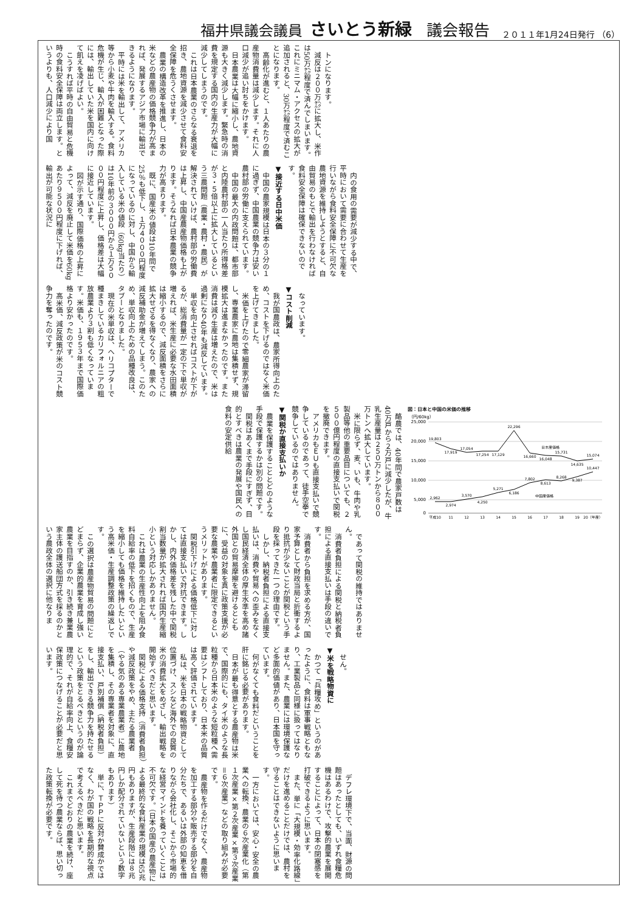福井県議会議員 さいとう新緑 議会報告 ２０１１年1月24日発行 （6）
トンになります。
減反は２００万㌶に拡大し、米作は50万㌶程度で済んでしまいます。これにミニマム・アクセスの拡大が追加されると、30万㌶程度で済むことになります。
高齢化が進むと、１人あたりの農産物消費量は減少します。それに人口減少が追い討ちをかけます。
日本農業は大幅に縮小し、農地資源も大きく減少します。緊急時の消費を規定する国内の生産力が大幅に減少してしまうのです。
これは日本農業のさらなる衰退を招き、農地資源を減少させて食料安全保障を危うくさせます。
農業の構造改革を推進し、日本の米などの農産物の価格競争力が高まれば、発展するアジア市場に輸出できるようになります。
平時には米を輸出して、アメリカ等から小麦や牛肉を輸入する。食料危機が生じ、輸入が困難となった際には、輸出していた米を国内に向けて飢えを凌げばよい。
こうすれば平時の自由貿易と危機時の食料安全保障は両立します。というよりも、人口減少により国
内の食用の需要が減少する中で、平時において需要に合わせて生産を行いながら食料安全保障に不可欠な農地資源を維持しようとすると、自由貿易のもとで輸出を行わなければ食料安全保障は確保できないのです。
▼接近する日中米価
中国の農家規模は日本の３分の１に過ぎず、中国農業の競争力は安い農村部の労働に支えられています。
中国の最大の内政問題は、都市部と内陸農村部の一人当たり所得格差が３・５倍以上に拡大しているという三農問題（農業・農村・農民）が解決されていけば、農村部の労働費は上昇し、中国産農産物価格も上がります。そうなれば日本農業の競争力が高まります。
既に、国産米の値段は10年間で25％も低下し、１万４０００円程度になっているのに対し、中国から輸入している米の値段（60kg当たり）は10年前の３０００円から１万５０００円程度に上昇し、価格差は大幅に接近しています。
図が示す通り、国際価格の上昇によって、減反を廃止して米価を60kgあたり９５００円程度に下げれば、輸出が可能な状況に
なっています。
▼コスト削減
我が国農政は、農家所得向上のため、コストを下げるのではなく米価を上げてきました。
米価を上げたので零細農家が滞留し、専業農家に農地は集積せず、規模拡大は進まなかったのです。また消費は減り生産は増えたので、米は過剰になり40年も減反しています。
単収を向上させればコストが下がるが、総消費量が一定の下で単収が増えれば、米生産に必要な水田面積は縮小するので、減反面積をさらに拡大せざるを得なくなり、農家への減反補助金が増えてしまう。このため、単収向上のための品種改良は、タブーとなりました。
現在の米単収は、ヘリコプターで種まきしているカリフォルニアの粗放農業より３割も低くなっています。米価も、１９５３年まで国際価格より安かったのです。
高米価、減反政策が米のコスト競争力を奪ったのです。
図：日本と中国の米価の推移
（円/60kg）
25,000
20,000
15,000
10,000
5,000
0
19,803
17,919
17,054
17,254
17,129
22,296
16,660
16,048
15,731
14,635
15,074
2,962
2,974
3,570
4,250
5,271
6,186
7,802
8,613
8,268
9,387
10,447
日本産価格
中国産価格
平成10
11
12
13
14
15
16
17
18
19
20（年産）
酪農では、40年間で農家戸数は40万戸から２万戸に減少したが、牛乳生産量は２５０万トンから８００万トンへ拡大しています。
米に限らず、麦、いも、牛肉や乳製品等他の重要品目についても、２５００億円程度の直接支払いで関税を撤廃できます。
アメリカもＥＵも直接支払いで競争しているのであって、徒手空拳で競争しているのではありません。
▼関税か直接支払いか
農業を保護することとどのような手段で保護するかは別の問題です。
関税はあくまで手段にすぎず、目的とすべきは農業の発展や国民への食料の安定供給
であって関税の維持ではありません。
消費者負担による関税と納税者負担による直接支払いは手段の違いです。
消費者から負担を求める方が、国家予算として財政当局と折衝するより抵抗が少ないことが関税という手段を採ってきた一つの理由です。
しかし、納税者負担による直接支払いは、消費や貿易への歪みをなくし国民経済全体の厚生水準を高め諸外国との貿易摩擦を避けるとともに、受益の対象を真に政策支援が必要な農業や農業者に限定できるというメリットがあります。
関税引下げによる価格低下に対しては直接支払いで対抗できます。しかし、内外価格差を残した中で関税割当数量が拡大されれば国内生産縮小という対応しかありません。
これは農業の生産性向上を阻み食料自給率の低下を招くもので、生産を縮小しても価格を維持したいという高米価・生産調整政策の繰返しです。
この選択は農産物貿易の問題にとどまらず、企業的農業を育成し強い農業を目指すのか、引き続き兼業農家主体の護送船団方式を採るのかという農政全体の選択に他なりま
せん。
▼米を戦略物資に
かつて「兵糧攻め」というのがあったように、食料は軍事戦略ともなり、工業製品と同様に扱ってはなりません。また、農業には環境保護など多面的価値があり、日本国を守っています。
何がなくても食料だということを肝に銘じる必要があります。
日本が最も得意とする農産物は米で、国際的にも、タイ米のような長粒種から日本米のような短粒種へ需要はシフトしており、日本米の品質は高く評価されています。
私は、米を日本の戦略物資として位置づけ、スシなど海外での良質の米の消費拡大をめざし、輸出戦略を開始すべきだと思います。
関税による価格支持（消費者負担）や減反政策をやめ、主たる農業者（やる気のある専業農業者）に農地を集積し、その専業者を対象に、直接支払い、戸別補償（納税者負担）をし、輸出できる競争力を持たせるという政策をとるべきというのが論理的で、それが自給率向上、食糧安保政策につなげることが必要だと思います。
デフレ環境下で、当面、財源の問題はあったとしても、いずれ食糧危機はあるわけで、攻撃的農業を展開することによって、日本の閉塞感を打破できるように思います。
また、単に「大規模・効率化路線」だけを進めることだけでは、農村を守ることはできないように思います。
一方においては、安心・安全の農業への転換、農業の６次産業化（第１次産業×第２次産業×第３次産業＝６次産業）などの取り組みが必要です。
農産物を作るだけでなく、農産物を加工する部分や販売する部分を自分たちで、あるいは外部の知恵を借りながら会社化し、そこから市場的な経営マインドを養っていくことは不可欠です。（日本の国産の農産物による最終的な食料産業の規模は65兆円もありますが、生産段階には８兆円しか配分されていないという数字もあります）
単に、ＴＰＰに反対か賛成かではなく、わが国の戦略を長期的な視点で考えるべきだと思います。
これまでどおりの農業を続け、座して死を待つ農業ならば、思い切った政策転換が必要です。